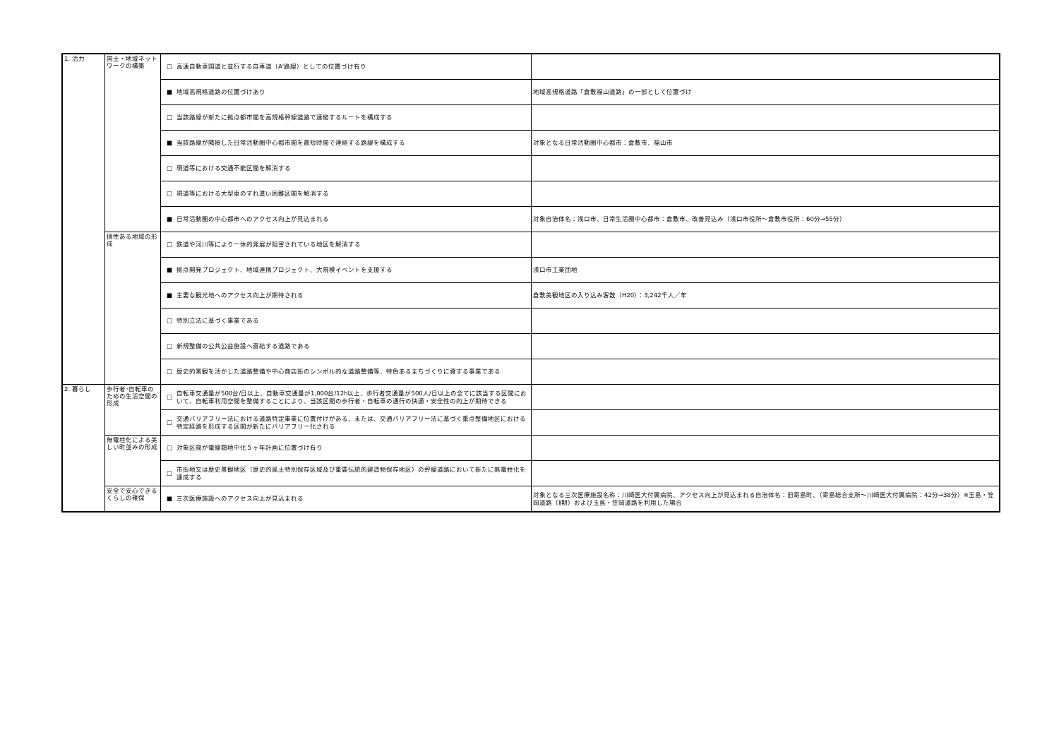| 1. 活力 | 国土・地域ネットワークの構築 | □ | 高速自動車国道と並行する自専道（A'路線）としての位置づけ有り | |
| | | ■ | 地域高規格道路の位置づけあり | 地域高規格道路「倉敷福山道路」の一部として位置づけ |
| | | □ | 当該路線が新たに拠点都市間を高規格幹線道路で連絡するルートを構成する | |
| | | ■ | 当該路線が隣接した日常活動圏中心都市間を最短時間で連絡する路線を構成する | 対象となる日常活動圏中心都市：倉敷市、福山市 |
| | | □ | 現道等における交通不能区間を解消する | |
| | | □ | 現道等における大型車のすれ違い困難区間を解消する | |
| | | ■ | 日常活動圏の中心都市へのアクセス向上が見込まれる | 対象自治体名：浅口市、日常生活圏中心都市：倉敷市、改善見込み（浅口市役所～倉敷市役所：60分→55分） |
| | 個性ある地域の形成 | □ | 鉄道や河川等により一体的発展が阻害されている地区を解消する | |
| | | ■ | 拠点開発プロジェクト、地域連携プロジェクト、大規模イベントを支援する | 浅口市工業団地 |
| | | ■ | 主要な観光地へのアクセス向上が期待される | 倉敷美観地区の入り込み客数（H20）：3,242千人／年 |
| | | □ | 特別立法に基づく事業である | |
| | | □ | 新規整備の公共公益施設へ直結する道路である | |
| | | □ | 歴史的景観を活かした道路整備や中心商店街のシンボル的な道路整備等、特色あるまちづくりに資する事業である | |
| 2. 暮らし | 歩行者･自転車のための生活空間の形成 | □ | 自転車交通量が500台/日以上、自動車交通量が1,000台/12h以上、歩行者交通量が500人/日以上の全てに該当する区間において、自転車利用空間を整備することにより、当該区間の歩行者・自転車の通行の快適・安全性の向上が期待できる | |
| | | □ | 交通バリアフリー法における道路特定事業に位置付けがある、または、交通バリアフリー法に基づく重点整備地区における特定経路を形成する区間が新たにバリアフリー化される | |
| | 無電柱化による美しい町並みの形成 | □ | 対象区間が電線類地中化５ヶ年計画に位置づけ有り | |
| | | □ | 市街地又は歴史景観地区（歴史的風土特別保存区域及び重要伝統的建造物保存地区）の幹線道路において新たに無電柱化を達成する | |
| | 安全で安心できるくらしの確保 | ■ | 三次医療施設へのアクセス向上が見込まれる | 対象となる三次医療施設名称：川崎医大付属病院、アクセス向上が見込まれる自治体名：旧寄島町、（寄島総合支所～川崎医大付属病院：42分→38分）※玉島・笠岡道路（Ⅱ期）および玉島・笠岡道路を利用した場合 |